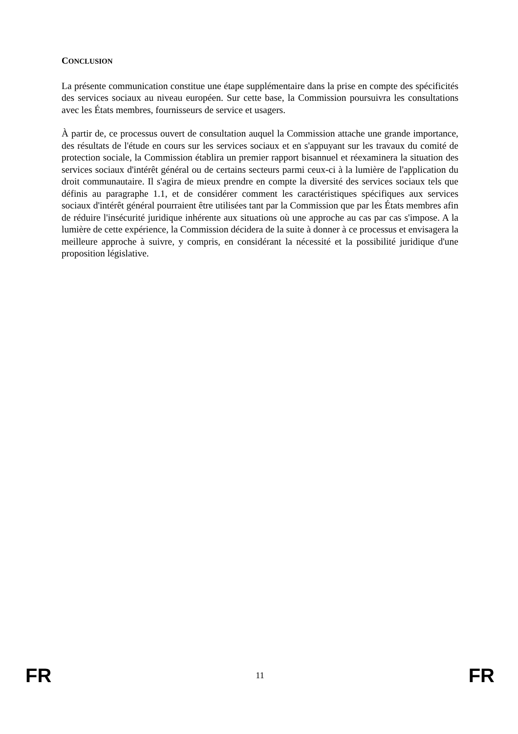CONCLUSION
La présente communication constitue une étape supplémentaire dans la prise en compte des spécificités des services sociaux au niveau européen. Sur cette base, la Commission poursuivra les consultations avec les États membres, fournisseurs de service et usagers.
À partir de, ce processus ouvert de consultation auquel la Commission attache une grande importance, des résultats de l'étude en cours sur les services sociaux et en s'appuyant sur les travaux du comité de protection sociale, la Commission établira un premier rapport bisannuel et réexaminera la situation des services sociaux d'intérêt général ou de certains secteurs parmi ceux-ci à la lumière de l'application du droit communautaire. Il s'agira de mieux prendre en compte la diversité des services sociaux tels que définis au paragraphe 1.1, et de considérer comment les caractéristiques spécifiques aux services sociaux d'intérêt général pourraient être utilisées tant par la Commission que par les États membres afin de réduire l'insécurité juridique inhérente aux situations où une approche au cas par cas s'impose. A la lumière de cette expérience, la Commission décidera de la suite à donner à ce processus et envisagera la meilleure approche à suivre, y compris, en considérant la nécessité et la possibilité juridique d'une proposition législative.
FR 11 FR